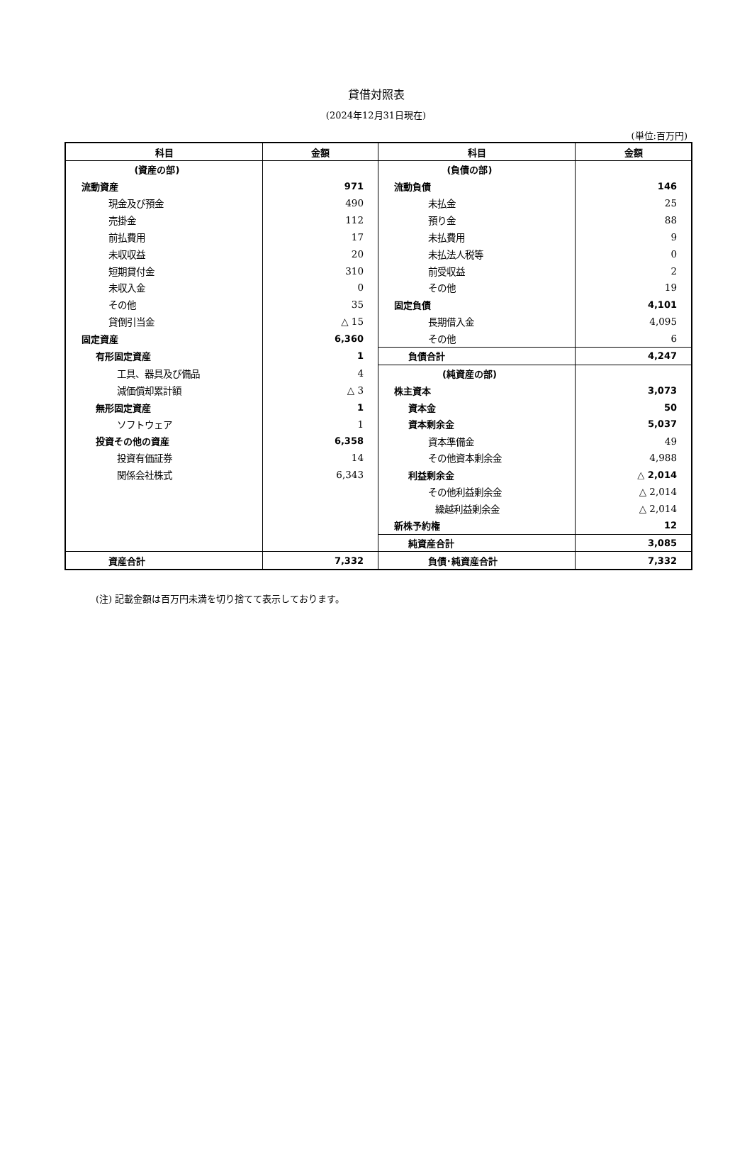貸借対照表
(2024年12月31日現在)
(単位:百万円)
| 科目 | 金額 | 科目 | 金額 |
| --- | --- | --- | --- |
| (資産の部) | | (負債の部) | |
| 流動資産 | 971 | 流動負債 | 146 |
| 現金及び預金 | 490 | 未払金 | 25 |
| 売掛金 | 112 | 預り金 | 88 |
| 前払費用 | 17 | 未払費用 | 9 |
| 未収収益 | 20 | 未払法人税等 | 0 |
| 短期貸付金 | 310 | 前受収益 | 2 |
| 未収入金 | 0 | その他 | 19 |
| その他 | 35 | 固定負債 | 4,101 |
| 貸倒引当金 | △ 15 | 長期借入金 | 4,095 |
| 固定資産 | 6,360 | その他 | 6 |
| 有形固定資産 | 1 | 負債合計 | 4,247 |
| 工具、器具及び備品 | 4 | (純資産の部) | |
| 減価償却累計額 | △ 3 | 株主資本 | 3,073 |
| 無形固定資産 | 1 | 資本金 | 50 |
| ソフトウェア | 1 | 資本剰余金 | 5,037 |
| 投資その他の資産 | 6,358 | 資本準備金 | 49 |
| 投資有価証券 | 14 | その他資本剰余金 | 4,988 |
| 関係会社株式 | 6,343 | 利益剰余金 | △ 2,014 |
| | | その他利益剰余金 | △ 2,014 |
| | | 繰越利益剰余金 | △ 2,014 |
| | | 新株予約権 | 12 |
| | | 純資産合計 | 3,085 |
| 資産合計 | 7,332 | 負債･純資産合計 | 7,332 |
(注) 記載金額は百万円未満を切り捨てて表示しております。